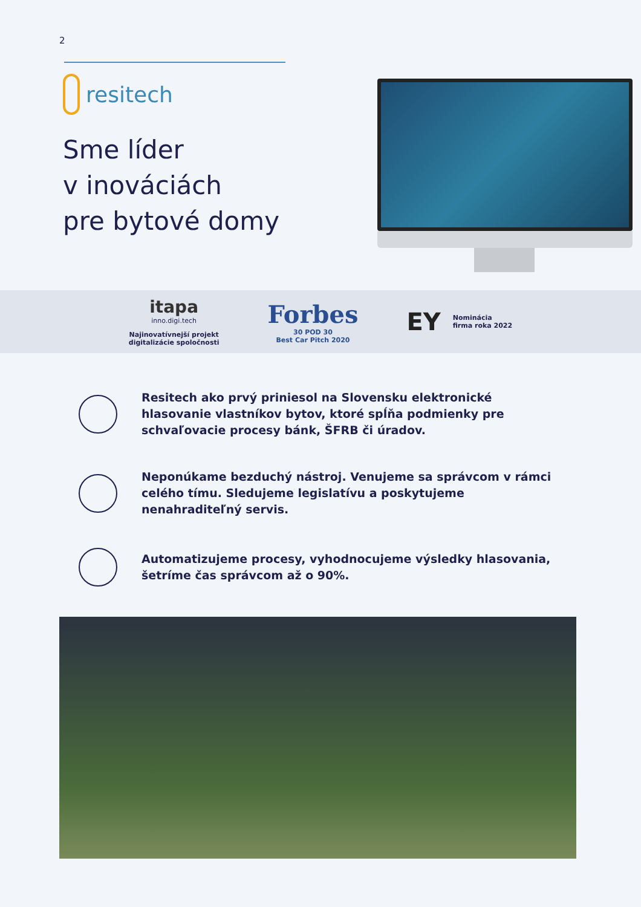2
resitech
Sme líder
v inováciách
pre bytové domy
itapa
inno.digi.tech
Najinovatívnejší projekt
digitalizácie spoločnosti
Forbes
30 POD 30
Best Car Pitch 2020
EY
Nominácia
firma roka 2022
Resitech ako prvý priniesol na Slovensku elektronické hlasovanie vlastníkov bytov, ktoré spĺňa podmienky pre schvaľovacie procesy bánk, ŠFRB či úradov.
Neponúkame bezduchý nástroj. Venujeme sa správcom v rámci celého tímu. Sledujeme legislatívu a poskytujeme nenahraditeľný servis.
Automatizujeme procesy, vyhodnocujeme výsledky hlasovania, šetríme čas správcom až o 90%.